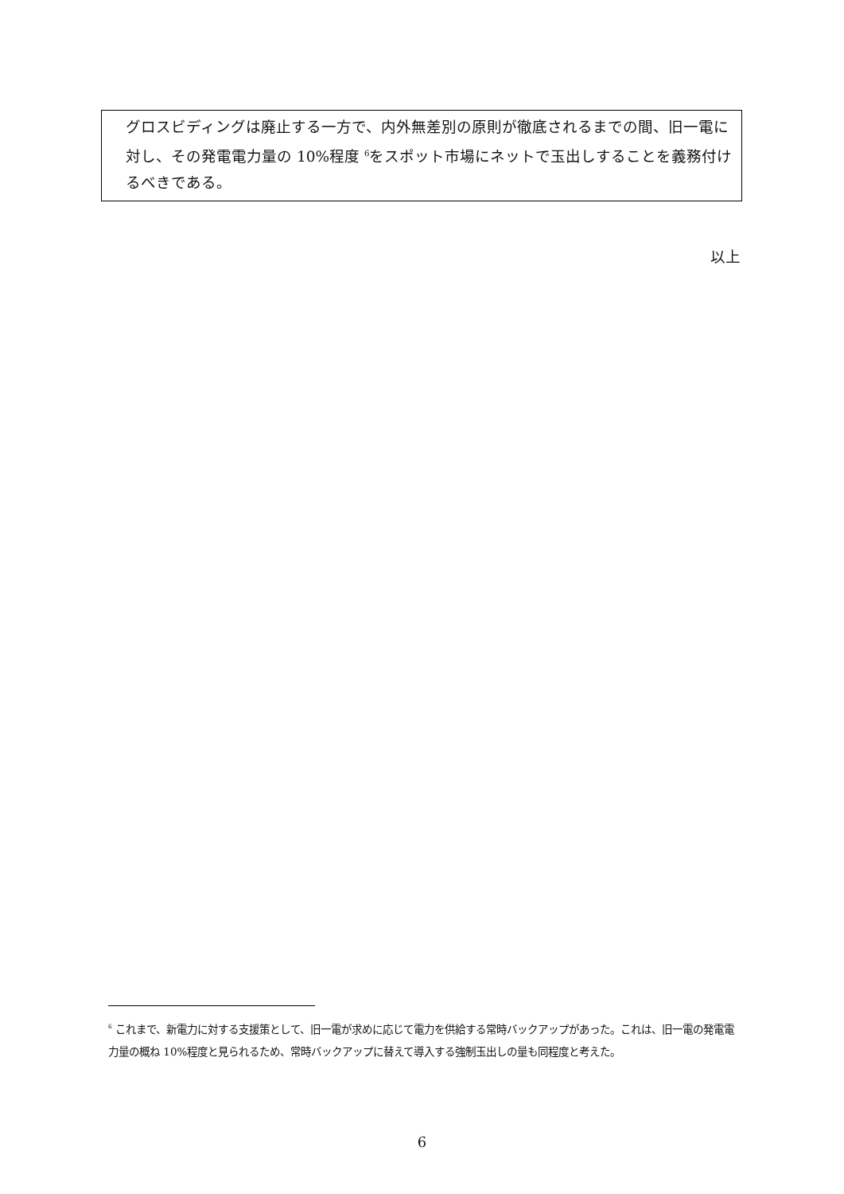グロスビディングは廃止する一方で、内外無差別の原則が徹底されるまでの間、旧一電に対し、その発電電力量の 10%程度 <sup>6</sup>をスポット市場にネットで玉出しすることを義務付けるべきである。
以上
<sup>6</sup> これまで、新電力に対する支援策として、旧一電が求めに応じて電力を供給する常時バックアップがあった。これは、旧一電の発電電力量の概ね 10%程度と見られるため、常時バックアップに替えて導入する強制玉出しの量も同程度と考えた。
6